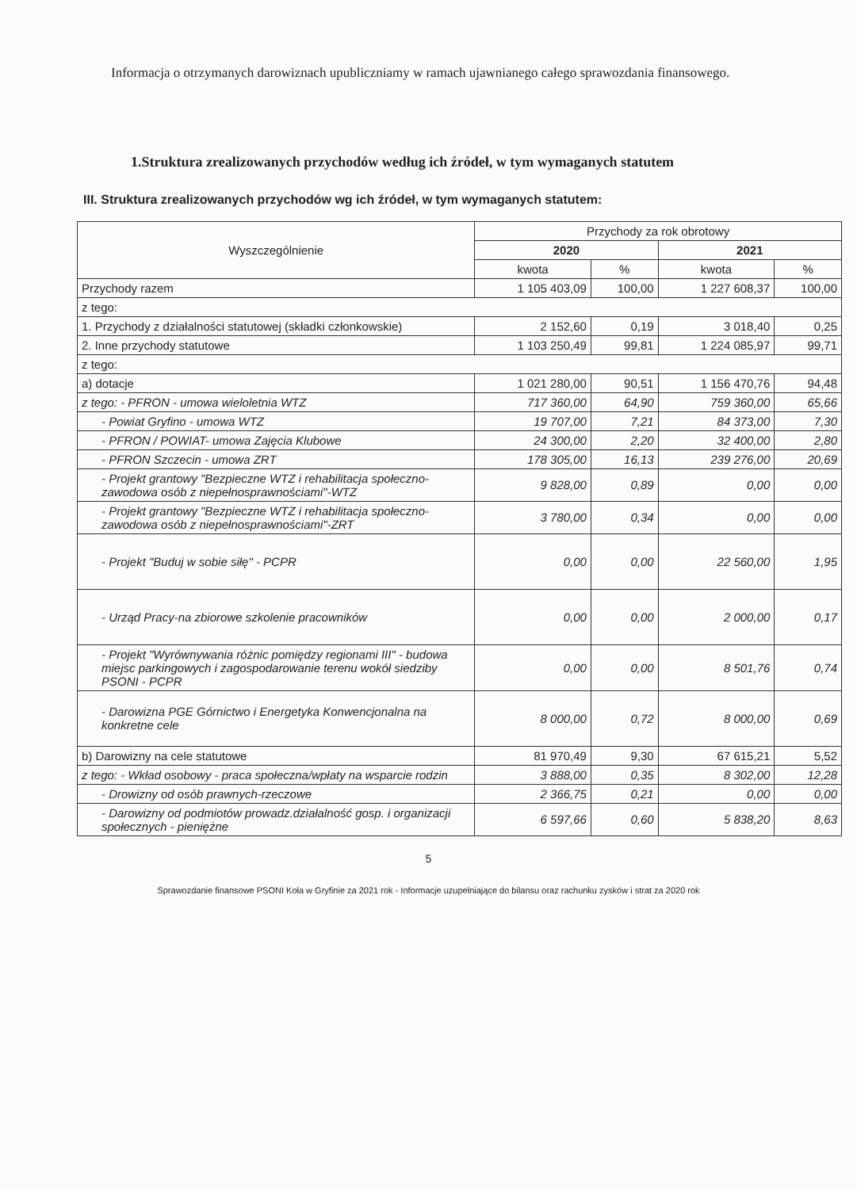Informacja o otrzymanych darowiznach upubliczniamy w ramach ujawnianego całego sprawozdania finansowego.
1.Struktura zrealizowanych przychodów według ich źródeł, w tym wymaganych statutem
III. Struktura zrealizowanych przychodów wg ich źródeł, w tym wymaganych statutem:
| Wyszczególnienie | Przychody za rok obrotowy | | | |
| --- | --- | --- | --- | --- |
| | 2020 | | 2021 | |
| | kwota | % | kwota | % |
| Przychody razem | 1 105 403,09 | 100,00 | 1 227 608,37 | 100,00 |
| z tego: | | | | |
| 1. Przychody z działalności statutowej (składki członkowskie) | 2 152,60 | 0,19 | 3 018,40 | 0,25 |
| 2. Inne przychody statutowe | 1 103 250,49 | 99,81 | 1 224 085,97 | 99,71 |
| z tego: | | | | |
| a) dotacje | 1 021 280,00 | 90,51 | 1 156 470,76 | 94,48 |
| z tego: - PFRON - umowa wieloletnia WTZ | 717 360,00 | 64,90 | 759 360,00 | 65,66 |
| - Powiat Gryfino - umowa WTZ | 19 707,00 | 7,21 | 84 373,00 | 7,30 |
| - PFRON / POWIAT- umowa Zajęcia Klubowe | 24 300,00 | 2,20 | 32 400,00 | 2,80 |
| - PFRON Szczecin - umowa ZRT | 178 305,00 | 16,13 | 239 276,00 | 20,69 |
| - Projekt grantowy "Bezpieczne WTZ i rehabilitacja społeczno-zawodowa osób z niepełnosprawnościami"-WTZ | 9 828,00 | 0,89 | 0,00 | 0,00 |
| - Projekt grantowy "Bezpieczne WTZ i rehabilitacja społeczno-zawodowa osób z niepełnosprawnościami"-ZRT | 3 780,00 | 0,34 | 0,00 | 0,00 |
| - Projekt "Buduj w sobie siłę" - PCPR | 0,00 | 0,00 | 22 560,00 | 1,95 |
| - Urząd Pracy-na zbiorowe szkolenie pracowników | 0,00 | 0,00 | 2 000,00 | 0,17 |
| - Projekt "Wyrównywania różnic pomiędzy regionami III" - budowa miejsc parkingowych i zagospodarowanie terenu wokół siedziby PSONI - PCPR | 0,00 | 0,00 | 8 501,76 | 0,74 |
| - Darowizna PGE Górnictwo i Energetyka Konwencjonalna na konkretne cele | 8 000,00 | 0,72 | 8 000,00 | 0,69 |
| b) Darowizny na cele statutowe | 81 970,49 | 9,30 | 67 615,21 | 5,52 |
| z tego: - Wkład osobowy - praca społeczna/wpłaty na wsparcie rodzin | 3 888,00 | 0,35 | 8 302,00 | 12,28 |
| - Drowizny od osób prawnych-rzeczowe | 2 366,75 | 0,21 | 0,00 | 0,00 |
| - Darowizny od podmiotów prowadz.działalność gosp. i organizacji społecznych - pieniężne | 6 597,66 | 0,60 | 5 838,20 | 8,63 |
5
Sprawozdanie finansowe PSONI Koła w Gryfinie za 2021 rok - Informacje uzupełniające do bilansu oraz rachunku zysków i strat za 2020 rok